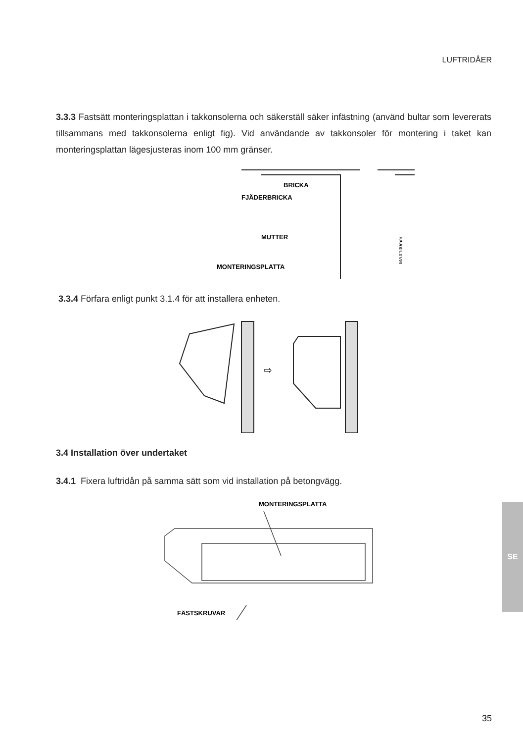LUFTRIDÅER
3.3.3 Fastsätt monteringsplattan i takkonsolerna och säkerställ säker infästning (använd bultar som levererats tillsammans med takkonsolerna enligt fig). Vid användande av takkonsoler för montering i taket kan monteringsplattan lägesjusteras inom 100 mm gränser.
BRICKA
FJÄDERBRICKA
MUTTER
MONTERINGSPLATTA
MAX100mm
3.3.4 Förfara enligt punkt 3.1.4 för att installera enheten.
⇨
3.4 Installation över undertaket
3.4.1 Fixera luftridån på samma sätt som vid installation på betongvägg.
MONTERINGSPLATTA
FÄSTSKRUVAR
SE
35